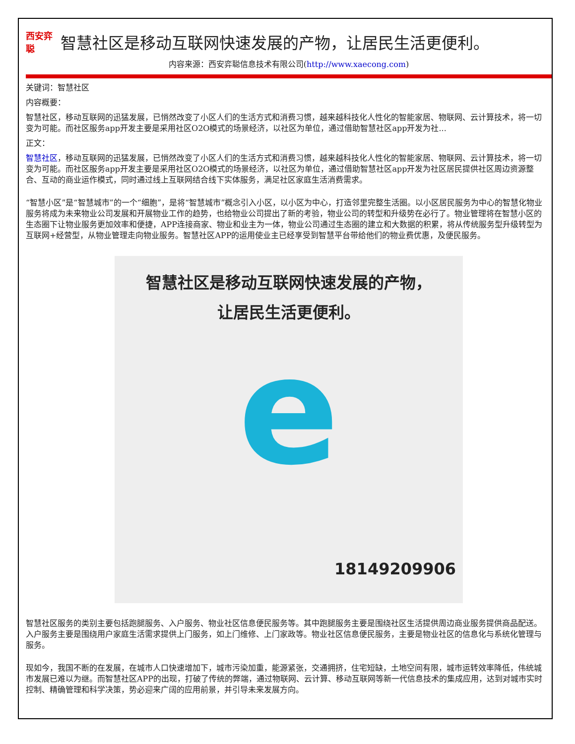西安弈聪
智慧社区是移动互联网快速发展的产物，让居民生活更便利。
内容来源：西安弈聪信息技术有限公司(http://www.xaecong.com)
关键词：智慧社区
内容概要：
智慧社区，移动互联网的迅猛发展，已悄然改变了小区人们的生活方式和消费习惯，越来越科技化人性化的智能家居、物联网、云计算技术，将一切变为可能。而社区服务app开发主要是采用社区O2O模式的场景经济，以社区为单位，通过借助智慧社区app开发为社...
正文：
智慧社区，移动互联网的迅猛发展，已悄然改变了小区人们的生活方式和消费习惯，越来越科技化人性化的智能家居、物联网、云计算技术，将一切变为可能。而社区服务app开发主要是采用社区O2O模式的场景经济，以社区为单位，通过借助智慧社区app开发为社区居民提供社区周边资源整合、互动的商业运作模式，同时通过线上互联网结合线下实体服务，满足社区家庭生活消费需求。
“智慧小区”是“智慧城市”的一个“细胞”，是将“智慧城市”概念引入小区，以小区为中心，打造邻里完整生活圈。以小区居民服务为中心的智慧化物业服务将成为未来物业公司发展和开展物业工作的趋势，也给物业公司提出了新的考验，物业公司的转型和升级势在必行了。物业管理将在智慧小区的生态圈下让物业服务更加效率和便捷，APP连接商家、物业和业主为一体，物业公司通过生态圈的建立和大数据的积累，将从传统服务型升级转型为互联网+经营型，从物业管理走向物业服务。智慧社区APP的运用使业主已经享受到智慧平台带给他们的物业费优惠，及便民服务。
智慧社区是移动互联网快速发展的产物，
让居民生活更便利。
e
18149209906
智慧社区服务的类别主要包括跑腿服务、入户服务、物业社区信息便民服务等。其中跑腿服务主要是围绕社区生活提供周边商业服务提供商品配送。入户服务主要是围绕用户家庭生活需求提供上门服务，如上门维修、上门家政等。物业社区信息便民服务，主要是物业社区的信息化与系统化管理与服务。
现如今，我国不断的在发展，在城市人口快速增加下，城市污染加重，能源紧张，交通拥挤，住宅短缺，土地空间有限，城市运转效率降低，伟统城市发展已难以为继。而智慧社区APP的出现，打破了传统的弊端，通过物联网、云计算、移动互联网等新一代信息技术的集成应用，达到对城市实时控制、精确管理和科学决策，势必迎来广阔的应用前景，并引导未来发展方向。